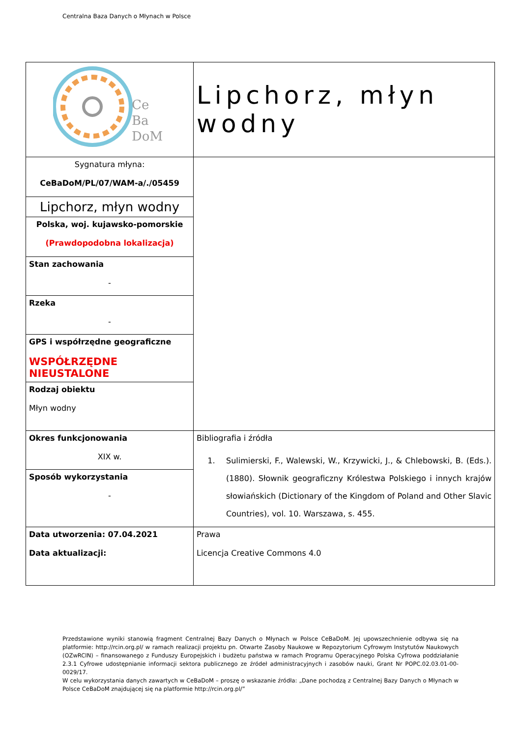Centralna Baza Danych o Młynach w Polsce
| Ce Ba DoM | Lipchorz, młyn wodny |
| Sygnatura młyna: CeBaDoM/PL/07/WAM-a/./05459 | |
| Lipchorz, młyn wodny | |
| Polska, woj. kujawsko-pomorskie (Prawdopodobna lokalizacja) | |
| Stan zachowania - | |
| Rzeka - | |
| GPS i współrzędne geograficzne WSPÓŁRZĘDNE NIEUSTALONE | |
| Rodzaj obiektu Młyn wodny | |
| Okres funkcjonowania XIX w. | Bibliografia i źródła 1. Sulimierski, F., Walewski, W., Krzywicki, J., & Chlebowski, B. (Eds.). (1880). Słownik geograficzny Królestwa Polskiego i innych krajów słowiańskich (Dictionary of the Kingdom of Poland and Other Slavic Countries), vol. 10. Warszawa, s. 455. |
| Sposób wykorzystania - | |
| Data utworzenia: 07.04.2021 Data aktualizacji: | Prawa Licencja Creative Commons 4.0 |
Przedstawione wyniki stanowią fragment Centralnej Bazy Danych o Młynach w Polsce CeBaDoM. Jej upowszechnienie odbywa się na platformie: http://rcin.org.pl/ w ramach realizacji projektu pn. Otwarte Zasoby Naukowe w Repozytorium Cyfrowym Instytutów Naukowych (OZwRCIN) – finansowanego z Funduszy Europejskich i budżetu państwa w ramach Programu Operacyjnego Polska Cyfrowa poddziałanie 2.3.1 Cyfrowe udostępnianie informacji sektora publicznego ze źródeł administracyjnych i zasobów nauki, Grant Nr POPC.02.03.01-00-0029/17.
W celu wykorzystania danych zawartych w CeBaDoM – proszę o wskazanie źródła: „Dane pochodzą z Centralnej Bazy Danych o Młynach w Polsce CeBaDoM znajdującej się na platformie http://rcin.org.pl/”